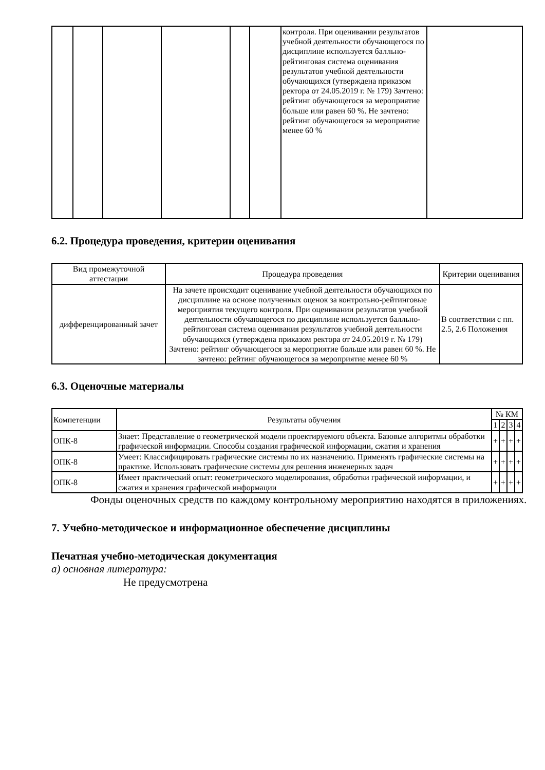| | | | | | | контроля. При оценивании результатов учебной деятельности обучающегося по дисциплине используется балльно-рейтинговая система оценивания результатов учебной деятельности обучающихся (утверждена приказом ректора от 24.05.2019 г. № 179) Зачтено: рейтинг обучающегося за мероприятие больше или равен 60 %. Не зачтено: рейтинг обучающегося за мероприятие менее 60 % | |
6.2. Процедура проведения, критерии оценивания
| Вид промежуточной аттестации | Процедура проведения | Критерии оценивания |
| --- | --- | --- |
| дифференцированный зачет | На зачете происходит оценивание учебной деятельности обучающихся по дисциплине на основе полученных оценок за контрольно-рейтинговые мероприятия текущего контроля. При оценивании результатов учебной деятельности обучающегося по дисциплине используется балльно-рейтинговая система оценивания результатов учебной деятельности обучающихся (утверждена приказом ректора от 24.05.2019 г. № 179) Зачтено: рейтинг обучающегося за мероприятие больше или равен 60 %. Не зачтено: рейтинг обучающегося за мероприятие менее 60 % | В соответствии с пп. 2.5, 2.6 Положения |
6.3. Оценочные материалы
| Компетенции | Результаты обучения | № КМ | | | |
| --- | --- | --- | --- | --- | --- |
| | | 1 | 2 | 3 | 4 |
| ОПК-8 | Знает: Представление о геометрической модели проектируемого объекта. Базовые алгоритмы обработки графической информации. Способы создания графической информации, сжатия и хранения | + | + | + | + |
| ОПК-8 | Умеет: Классифицировать графические системы по их назначению. Применять графические системы на практике. Использовать графические системы для решения инженерных задач | + | + | + | + |
| ОПК-8 | Имеет практический опыт: геометрического моделирования, обработки графической информации, и сжатия и хранения графической информации | + | + | + | + |
Фонды оценочных средств по каждому контрольному мероприятию находятся в приложениях.
7. Учебно-методическое и информационное обеспечение дисциплины
Печатная учебно-методическая документация
а) основная литература:
Не предусмотрена